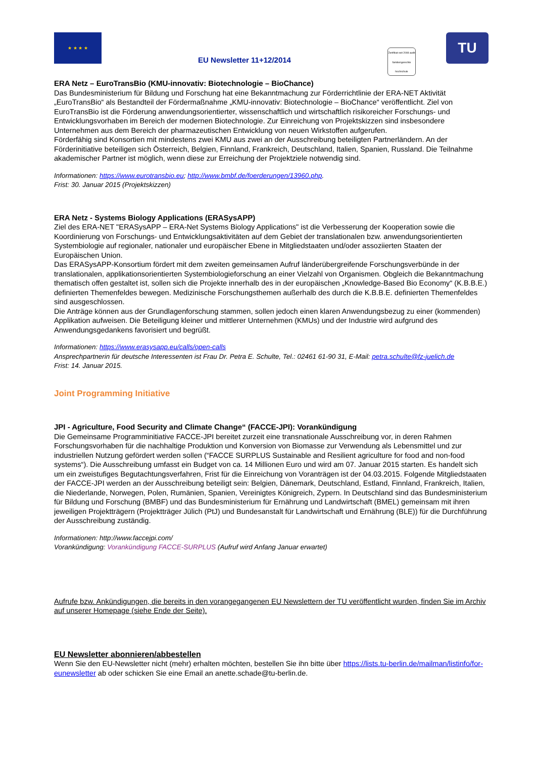★ ★ ★ ★
EU Newsletter 11+12/2014
Zertifikat seit 2008 audit familiengerechte hochschule
TU
ERA Netz – EuroTransBio (KMU-innovativ: Biotechnologie – BioChance)
Das Bundesministerium für Bildung und Forschung hat eine Bekanntmachung zur Förderrichtlinie der ERA-NET Aktivität „EuroTransBio“ als Bestandteil der Fördermaßnahme „KMU-innovativ: Biotechnologie – BioChance“ veröffentlicht. Ziel von EuroTransBio ist die Förderung anwendungsorientierter, wissenschaftlich und wirtschaftlich risikoreicher Forschungs- und Entwicklungsvorhaben im Bereich der modernen Biotechnologie. Zur Einreichung von Projektskizzen sind insbesondere Unternehmen aus dem Bereich der pharmazeutischen Entwicklung von neuen Wirkstoffen aufgerufen.
Förderfähig sind Konsortien mit mindestens zwei KMU aus zwei an der Ausschreibung beteiligten Partnerländern. An der Förderinitiative beteiligen sich Österreich, Belgien, Finnland, Frankreich, Deutschland, Italien, Spanien, Russland. Die Teilnahme akademischer Partner ist möglich, wenn diese zur Erreichung der Projektziele notwendig sind.
Informationen: https://www.eurotransbio.eu; http://www.bmbf.de/foerderungen/13960.php.
Frist: 30. Januar 2015 (Projektskizzen)
ERA Netz - Systems Biology Applications (ERASysAPP)
Ziel des ERA-NET "ERASysAPP – ERA-Net Systems Biology Applications" ist die Verbesserung der Kooperation sowie die Koordinierung von Forschungs- und Entwicklungsaktivitäten auf dem Gebiet der translationalen bzw. anwendungsorientierten Systembiologie auf regionaler, nationaler und europäischer Ebene in Mitgliedstaaten und/oder assoziierten Staaten der Europäischen Union.
Das ERASysAPP-Konsortium fördert mit dem zweiten gemeinsamen Aufruf länderübergreifende Forschungsverbünde in der translationalen, applikationsorientierten Systembiologieforschung an einer Vielzahl von Organismen. Obgleich die Bekanntmachung thematisch offen gestaltet ist, sollen sich die Projekte innerhalb des in der europäischen „Knowledge-Based Bio Economy“ (K.B.B.E.) definierten Themenfeldes bewegen. Medizinische Forschungsthemen außerhalb des durch die K.B.B.E. definierten Themenfeldes sind ausgeschlossen.
Die Anträge können aus der Grundlagenforschung stammen, sollen jedoch einen klaren Anwendungsbezug zu einer (kommenden) Applikation aufweisen. Die Beteiligung kleiner und mittlerer Unternehmen (KMUs) und der Industrie wird aufgrund des Anwendungsgedankens favorisiert und begrüßt.
Informationen: https://www.erasysapp.eu/calls/open-calls
Ansprechpartnerin für deutsche Interessenten ist Frau Dr. Petra E. Schulte, Tel.: 02461 61-90 31, E-Mail: petra.schulte@fz-juelich.de
Frist: 14. Januar 2015.
Joint Programming Initiative
JPI - Agriculture, Food Security and Climate Change“ (FACCE-JPI): Vorankündigung
Die Gemeinsame Programminitiative FACCE-JPI bereitet zurzeit eine transnationale Ausschreibung vor, in deren Rahmen Forschungsvorhaben für die nachhaltige Produktion und Konversion von Biomasse zur Verwendung als Lebensmittel und zur industriellen Nutzung gefördert werden sollen (“FACCE SURPLUS Sustainable and Resilient agriculture for food and non-food systems“). Die Ausschreibung umfasst ein Budget von ca. 14 Millionen Euro und wird am 07. Januar 2015 starten. Es handelt sich um ein zweistufiges Begutachtungsverfahren, Frist für die Einreichung von Voranträgen ist der 04.03.2015. Folgende Mitgliedstaaten der FACCE-JPI werden an der Ausschreibung beteiligt sein: Belgien, Dänemark, Deutschland, Estland, Finnland, Frankreich, Italien, die Niederlande, Norwegen, Polen, Rumänien, Spanien, Vereinigtes Königreich, Zypern. In Deutschland sind das Bundesministerium für Bildung und Forschung (BMBF) und das Bundesministerium für Ernährung und Landwirtschaft (BMEL) gemeinsam mit ihren jeweiligen Projektträgern (Projektträger Jülich (PtJ) und Bundesanstalt für Landwirtschaft und Ernährung (BLE)) für die Durchführung der Ausschreibung zuständig.
Informationen: http://www.faccejpi.com/
Vorankündigung: Vorankündigung FACCE-SURPLUS (Aufruf wird Anfang Januar erwartet)
Aufrufe bzw. Ankündigungen, die bereits in den vorangegangenen EU Newslettern der TU veröffentlicht wurden, finden Sie im Archiv auf unserer Homepage (siehe Ende der Seite).
EU Newsletter abonnieren/abbestellen
Wenn Sie den EU-Newsletter nicht (mehr) erhalten möchten, bestellen Sie ihn bitte über https://lists.tu-berlin.de/mailman/listinfo/for-eunewsletter ab oder schicken Sie eine Email an anette.schade@tu-berlin.de.